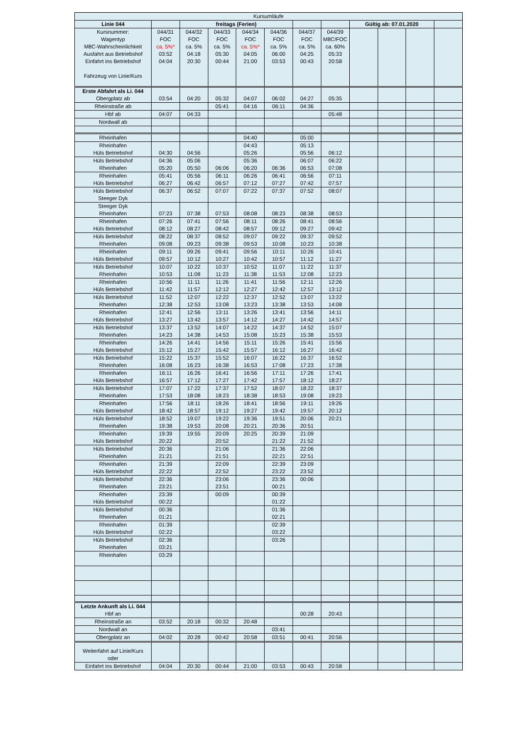| Kursumläufe | | | | | | | | | | | |
| Linie 044 | | freitags (Ferien) | | | | | | Gültig ab: 07.01.2020 | | | |
| Kursnummer: Wagentyp M8C-Wahrscheinlichkeit Ausfahrt aus Betriebshof Einfahrt ins Betriebshof Fahrzeug von Linie/Kurs | 044/31 FOC ca. 5%* 03:52 04:04 | 044/32 FOC ca. 5% 04:18 20:30 | 044/33 FOC ca. 5% 05:30 00:44 | 044/34 FOC ca. 5%* 04:05 21:00 | 044/36 FOC ca. 5% 06:00 03:53 | 044/37 FOC ca. 5% 04:25 00:43 | 044/39 M8C/FOC ca. 60% 05:33 20:58 | | | | |
| Erste Abfahrt als Li. 044 Obergplatz ab | 03:54 | 04:20 | 05:32 | 04:07 | 06:02 | 04:27 | 05:35 | | | | |
| Rheinstraße ab | | | 05:41 | 04:16 | 06:11 | 04:36 | | | | | |
| Hbf ab | 04:07 | 04:33 | | | | | 05:48 | | | | |
| Nordwall ab | | | | | | | | | | | |
| Rheinhafen | | | | 04:40 | | 05:00 | | | | | |
| Rheinhafen Hüls Betriebshof | 04:30 | 04:56 | | 04:43 05:26 | | 05:13 05:56 | 06:12 | | | | |
| Hüls Betriebshof Rheinhafen | 04:36 05:20 | 05:06 05:50 | 06:06 | 05:36 06:20 | 06:36 | 06:07 06:53 | 06:22 07:08 | | | | |
| Rheinhafen Hüls Betriebshof | 05:41 06:27 | 05:56 06:42 | 06:11 06:57 | 06:26 07:12 | 06:41 07:27 | 06:56 07:42 | 07:11 07:57 | | | | |
| Hüls Betriebshof Steeger Dyk | 06:37 | 06:52 | 07:07 | 07:22 | 07:37 | 07:52 | 08:07 | | | | |
| Steeger Dyk Rheinhafen | 07:23 | 07:38 | 07:53 | 08:08 | 08:23 | 08:38 | 08:53 | | | | |
| Rheinhafen Hüls Betriebshof | 07:26 08:12 | 07:41 08:27 | 07:56 08:42 | 08:11 08:57 | 08:26 09:12 | 08:41 09:27 | 08:56 09:42 | | | | |
| Hüls Betriebshof Rheinhafen | 08:22 09:08 | 08:37 09:23 | 08:52 09:38 | 09:07 09:53 | 09:22 10:08 | 09:37 10:23 | 09:52 10:38 | | | | |
| Rheinhafen Hüls Betriebshof | 09:11 09:57 | 09:26 10:12 | 09:41 10:27 | 09:56 10:42 | 10:11 10:57 | 10:26 11:12 | 10:41 11:27 | | | | |
| Hüls Betriebshof Rheinhafen | 10:07 10:53 | 10:22 11:08 | 10:37 11:23 | 10:52 11:38 | 11:07 11:53 | 11:22 12:08 | 11:37 12:23 | | | | |
| Rheinhafen Hüls Betriebshof | 10:56 11:42 | 11:11 11:57 | 11:26 12:12 | 11:41 12:27 | 11:56 12:42 | 12:11 12:57 | 12:26 13:12 | | | | |
| Hüls Betriebshof Rheinhafen | 11:52 12:38 | 12:07 12:53 | 12:22 13:08 | 12:37 13:23 | 12:52 13:38 | 13:07 13:53 | 13:22 14:08 | | | | |
| Rheinhafen Hüls Betriebshof | 12:41 13:27 | 12:56 13:42 | 13:11 13:57 | 13:26 14:12 | 13:41 14:27 | 13:56 14:42 | 14:11 14:57 | | | | |
| Hüls Betriebshof Rheinhafen | 13:37 14:23 | 13:52 14:38 | 14:07 14:53 | 14:22 15:08 | 14:37 15:23 | 14:52 15:38 | 15:07 15:53 | | | | |
| Rheinhafen Hüls Betriebshof | 14:26 15:12 | 14:41 15:27 | 14:56 15:42 | 15:11 15:57 | 15:26 16:12 | 15:41 16:27 | 15:56 16:42 | | | | |
| Hüls Betriebshof Rheinhafen | 15:22 16:08 | 15:37 16:23 | 15:52 16:38 | 16:07 16:53 | 16:22 17:08 | 16:37 17:23 | 16:52 17:38 | | | | |
| Rheinhafen Hüls Betriebshof | 16:11 16:57 | 16:26 17:12 | 16:41 17:27 | 16:56 17:42 | 17:11 17:57 | 17:26 18:12 | 17:41 18:27 | | | | |
| Hüls Betriebshof Rheinhafen | 17:07 17:53 | 17:22 18:08 | 17:37 18:23 | 17:52 18:38 | 18:07 18:53 | 18:22 19:08 | 18:37 19:23 | | | | |
| Rheinhafen Hüls Betriebshof | 17:56 18:42 | 18:11 18:57 | 18:26 19:12 | 18:41 19:27 | 18:56 19:42 | 19:11 19:57 | 19:26 20:12 | | | | |
| Hüls Betriebshof Rheinhafen | 18:52 19:38 | 19:07 19:53 | 19:22 20:08 | 19:36 20:21 | 19:51 20:36 | 20:06 20:51 | 20:21 | | | | |
| Rheinhafen Hüls Betriebshof | 19:39 20:22 | 19:55 | 20:09 20:52 | 20:25 | 20:39 21:22 | 21:09 21:52 | | | | | |
| Hüls Betriebshof Rheinhafen | 20:36 21:21 | | 21:06 21:51 | | 21:36 22:21 | 22:06 22:51 | | | | | |
| Rheinhafen Hüls Betriebshof | 21:39 22:22 | | 22:09 22:52 | | 22:39 23:22 | 23:09 23:52 | | | | | |
| Hüls Betriebshof Rheinhafen | 22:36 23:21 | | 23:06 23:51 | | 23:36 00:21 | 00:06 | | | | | |
| Rheinhafen Hüls Betriebshof | 23:39 00:22 | | 00:09 | | 00:39 01:22 | | | | | | |
| Hüls Betriebshof Rheinhafen | 00:36 01:21 | | | | 01:36 02:21 | | | | | | |
| Rheinhafen Hüls Betriebshof | 01:39 02:22 | | | | 02:39 03:22 | | | | | | |
| Hüls Betriebshof Rheinhafen | 02:36 03:21 | | | | 03:26 | | | | | | |
| Rheinhafen | 03:29 | | | | | | | | | | |
| Letzte Ankunft als Li. 044 Hbf an | | | | | | 00:28 | 20:43 | | | | |
| Rheinstraße an | 03:52 | 20:18 | 00:32 | 20:48 | | | | | | | |
| Nordwall an | | | | | 03:41 | | | | | | |
| Obergplatz an | 04:02 | 20:28 | 00:42 | 20:58 | 03:51 | 00:41 | 20:56 | | | | |
| Weiterfahrt auf Linie/Kurs oder | | | | | | | | | | | |
| Einfahrt ins Betriebshof | 04:04 | 20:30 | 00:44 | 21:00 | 03:53 | 00:43 | 20:58 | | | | |